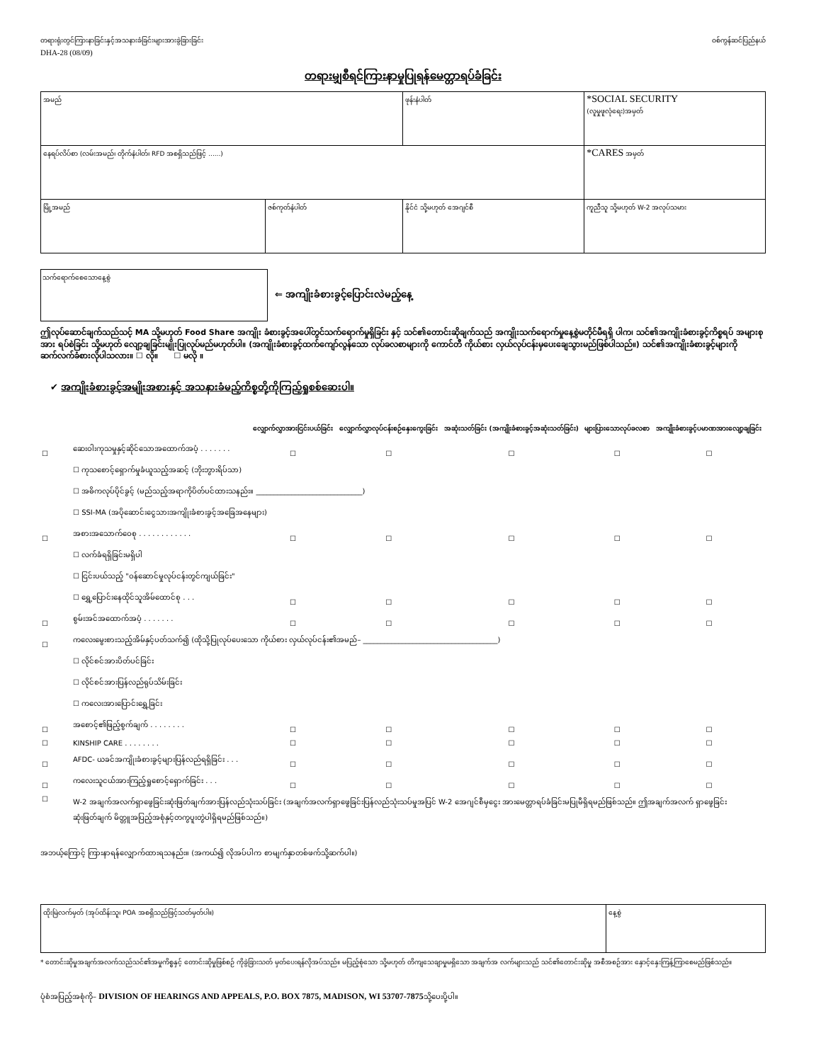တရားရုံးတွင်ကြားနာခြင်းနှင့်အသနားခံခြင်းများအားခွဲခြားခြင်း
DHA-28 (08/09)
ဝစ်ကွန်ဆင်ပြည်နယ်
တရားမျှစီရင်ကြားနာမှုပြုရန်မေတ္တာရပ်ခံခြင်း
| အမည် | | ဖုန်းနံပါတ် | *SOCIAL SECURITY (လူမှုဖူလုံရေး)အမှတ် |
| နေရပ်လိပ်စာ (လမ်းအမည်၊ တိုက်နံပါတ်၊ RFD အစရှိသည်ဖြင့် ......) | | | *CARES အမှတ် |
| မြို့အမည် | ဇစ်ကုတ်နံပါတ် | နိုင်ငံ သို့မဟုတ် အေဂျင်စီ | ကူညီသူ သို့မဟုတ် W-2 အလုပ်သမား |
သက်ရောက်စေသောနေ့စွဲ
⇐ အကျိုးခံစားခွင့်ပြောင်းလဲမည့်နေ့
ဤလုပ်ဆောင်ချက်သည်သင့် MA သို့မဟုတ် Food Share အကျိုး ခံစားခွင့်အပေါ်တွင်သက်ရောက်မှုရှိခြင်း နှင့် သင်၏တောင်းဆိုချက်သည် အကျိုးသက်ရောက်မှုနေ့စွဲမတိုင်မီရရှိ ပါက၊ သင်၏အကျိုးခံစားခွင့်ကိစ္စရပ် အများစုအား ရပ်စဲခြင်း သို့မဟုတ် လျော့ချခြင်းမျိုးပြုလုပ်မည်မဟုတ်ပါ။ (အကျိုးခံစားခွင့်ထက်ကျော်လွန်သော လုပ်ခလစာများကို ကောင်တီ ကိုယ်စား လှယ်လုပ်ငန်းမှပေးချေသွားမည်ဖြစ်ပါသည်။) သင်၏အကျိုးခံစားခွင့်များကို ဆက်လက်ခံစားလိုပါသလား။ ☐ လို။ ☐ မလို ။
✔ အကျိုးခံစားခွင့်အမျိုးအစားနှင့် အသနားခံမည့်ကိစ္စတို့ကိုကြည့်ရှုစစ်ဆေးပါ။
| | | လျှောက်လွှာအားငြင်းပယ်ခြင်း | လျှောက်လွှာလုပ်ငန်းစဉ်နှေးကွေးခြင်း | အဆုံးသတ်ခြင်း (အကျိုးခံစားခွင့်အဆုံးသတ်ခြင်း) | များပြားသောလုပ်ခလစာ | အကျိုးခံစားခွင့်ပမာဏအားလျော့ချခြင်း |
| --- | --- | --- | --- | --- | --- | --- |
| ☐ | ဆေးဝါးကုသမှုနှင့်ဆိုင်သောအထောက်အပံ့ . . . . . . . | ☐ | ☐ | ☐ | ☐ | ☐ |
| | ☐ ကုသစောင့်ရှောက်မှုခံယူသည့်အဆင့် (ဘိုးဘွားရိပ်သာ) | | | | | |
| | ☐ အဓိကလုပ်ပိုင်ခွင့် (မည်သည့်အရာကိုပိတ်ပင်ထားသနည်း။ ______________________________) | | | | | |
| | ☐ SSI-MA (အပိုဆောင်းငွေသားအကျိုးခံစားခွင့်အခြေအနေများ) | | | | | |
| ☐ | အစားအသောက်ဝေစု . . . . . . . . . . . . | ☐ | ☐ | ☐ | ☐ | ☐ |
| | ☐ လက်ခံရရှိခြင်းမရှိပါ | | | | | |
| | ☐ ငြင်းပယ်သည့် "ဝန်ဆောင်မှုလုပ်ငန်းတွင်ကျယ်ခြင်း" | | | | | |
| | ☐ ရွှေ့ပြောင်းနေထိုင်သူအိမ်ထောင်စု . . . | ☐ | ☐ | ☐ | ☐ | ☐ |
| ☐ | စွမ်းအင်အထောက်အပံ့ . . . . . . . | ☐ | ☐ | ☐ | ☐ | ☐ |
| ☐ | ကလေးမွေးစားသည့်အိမ်နှင့်ပတ်သက်၍ (ထိုသို့ပြုလုပ်ပေးသော ကိုယ်စား လှယ်လုပ်ငန်း၏အမည်– ______________________________________) | | | | | |
| | ☐ လိုင်စင်အားပိတ်ပင်ခြင်း | | | | | |
| | ☐ လိုင်စင်အားပြန်လည်ရုပ်သိမ်းခြင်း | | | | | |
| | ☐ ကလေးအားပြောင်းရွှေ့ခြင်း | | | | | |
| ☐ | အစောင့်၏ဖြည့်စွက်ချက် . . . . . . . . | ☐ | ☐ | ☐ | ☐ | ☐ |
| ☐ | KINSHIP CARE . . . . . . . . | ☐ | ☐ | ☐ | ☐ | ☐ |
| ☐ | AFDC- ယခင်အကျိုးခံစားခွင့်များပြန်လည်ရရှိခြင်း . . . | ☐ | ☐ | ☐ | ☐ | ☐ |
| ☐ | ကလေးသူငယ်အားကြည့်ရှုစောင့်ရှောက်ခြင်း . . . | ☐ | ☐ | ☐ | ☐ | ☐ |
| ☐ | W-2 အချက်အလက်ရှာဖွေခြင်းဆုံးဖြတ်ချက်အားပြန်လည်သုံးသပ်ခြင်း (အချက်အလက်ရှာဖွေခြင်းပြန်လည်သုံးသပ်မှုအပြင် W-2 အေဂျင်စီမှငွေး အားမေတ္တာရပ်ခံခြင်းမပြုမီရှိရမည်ဖြစ်သည်။ ဤအချက်အလက် ရှာဖွေခြင်းဆုံးဖြတ်ချက် မိတ္တူအပြည့်အစုံနှင့်တကွပူးတွဲပါရှိရမည်ဖြစ်သည်။) | | | | | |
အဘယ့်ကြောင့် ကြားနာရန်လျှောက်ထားရသနည်း။ (အကယ်၍ လိုအပ်ပါက စာမျက်နှာတစ်ဖက်သို့ဆက်ပါ။)
| ထိုးမြဲလက်မှတ် (အုပ်ထိန်းသူ၊ POA အစရှိသည်ဖြင့်သတ်မှတ်ပါ။) | နေ့စွဲ |
* တောင်းဆိုမှုအချက်အလက်သည်သင်၏အမှုကိစ္စနှင့် တောင်းဆိုမှုဖြစ်စဉ် ကိုခွဲခြားသတ် မှတ်ပေးရန်လိုအပ်သည်။ မပြည့်စုံသော သို့မဟုတ် တိကျသေချာမှုမရှိသော အချက်အ လက်များသည် သင်၏တောင်းဆိုမှု အစီအစဉ်အား နှောင့်နှေးကြန့်ကြာစေမည်ဖြစ်သည်။
ပုံစံအပြည့်အစုံကို– DIVISION OF HEARINGS AND APPEALS, P.O. BOX 7875, MADISON, WI 53707-7875သို့ပေးပို့ပါ။